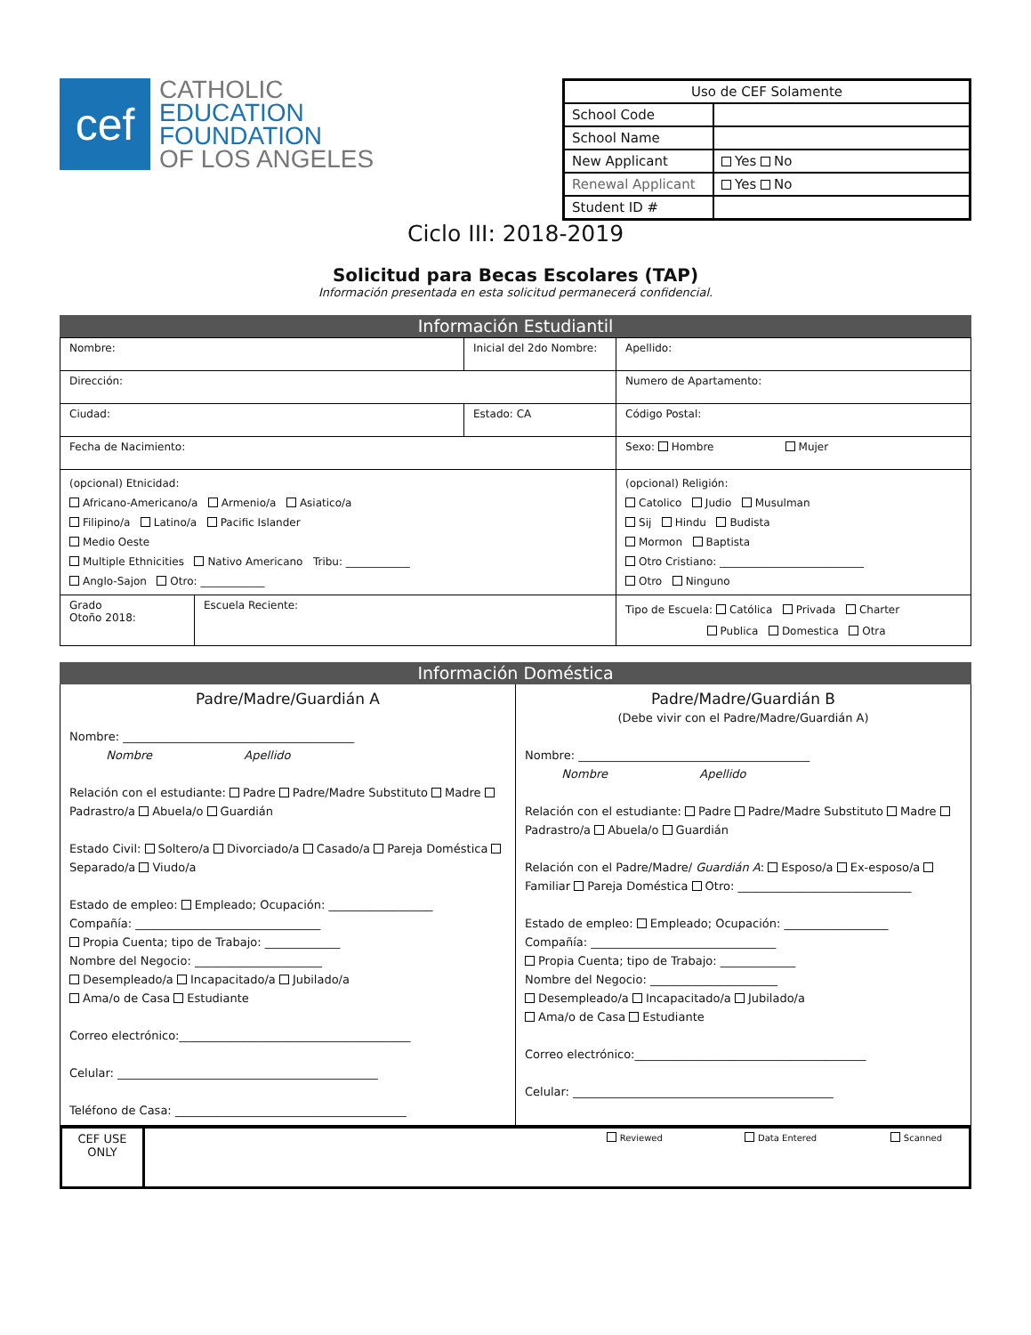cef
CATHOLIC
EDUCATION
FOUNDATION
OF LOS ANGELES
| Uso de CEF Solamente | |
| --- | --- |
| School Code | |
| School Name | |
| New Applicant | Yes No |
| Renewal Applicant | Yes No |
| Student ID # | |
Ciclo III: 2018-2019
Solicitud para Becas Escolares (TAP)
Información presentada en esta solicitud permanecerá confidencial.
Información Estudiantil
| Nombre: | | Inicial del 2do Nombre: | Apellido: |
| Dirección: | | | Numero de Apartamento: |
| Ciudad: | | Estado: CA | Código Postal: |
| Fecha de Nacimiento: | | | Sexo: Hombre Mujer |
| (opcional) Etnicidad: Africano-Americano/a Armenio/a Asiatico/a Filipino/a Latino/a Pacific Islander Medio Oeste Multiple Ethnicities Nativo Americano Tribu: ____________ Anglo-Sajon Otro: ____________ | | | (opcional) Religión: Catolico Judio Musulman Sij Hindu Budista Mormon Baptista Otro Cristiano: ___________________________ Otro Ninguno |
| Grado Otoño 2018: | Escuela Reciente: | | Tipo de Escuela: Católica Privada Charter Publica Domestica Otra |
Información Doméstica
Padre/Madre/Guardián A
Nombre: ________________________________________
Nombre Apellido
Relación con el estudiante: Padre Padre/Madre Substituto Madre Padrastro/a Abuela/o Guardián
Estado Civil: Soltero/a Divorciado/a Casado/a Pareja Doméstica Separado/a Viudo/a
Estado de empleo: Empleado; Ocupación: __________________
Compañía: ________________________________
Propia Cuenta; tipo de Trabajo: _____________
Nombre del Negocio: ______________________
Desempleado/a Incapacitado/a Jubilado/a
Ama/o de Casa Estudiante
Correo electrónico:________________________________________
Celular: _____________________________________________
Teléfono de Casa: ________________________________________
Padre/Madre/Guardián B
(Debe vivir con el Padre/Madre/Guardián A)
Nombre: ________________________________________
Nombre Apellido
Relación con el estudiante: Padre Padre/Madre Substituto Madre Padrastro/a Abuela/o Guardián
Relación con el Padre/Madre/ Guardián A: Esposo/a Ex-esposo/a Familiar Pareja Doméstica Otro: ______________________________
Estado de empleo: Empleado; Ocupación: __________________
Compañía: ________________________________
Propia Cuenta; tipo de Trabajo: _____________
Nombre del Negocio: ______________________
Desempleado/a Incapacitado/a Jubilado/a
Ama/o de Casa Estudiante
Correo electrónico:________________________________________
Celular: _____________________________________________
CEF USE
ONLY
Reviewed Data Entered Scanned